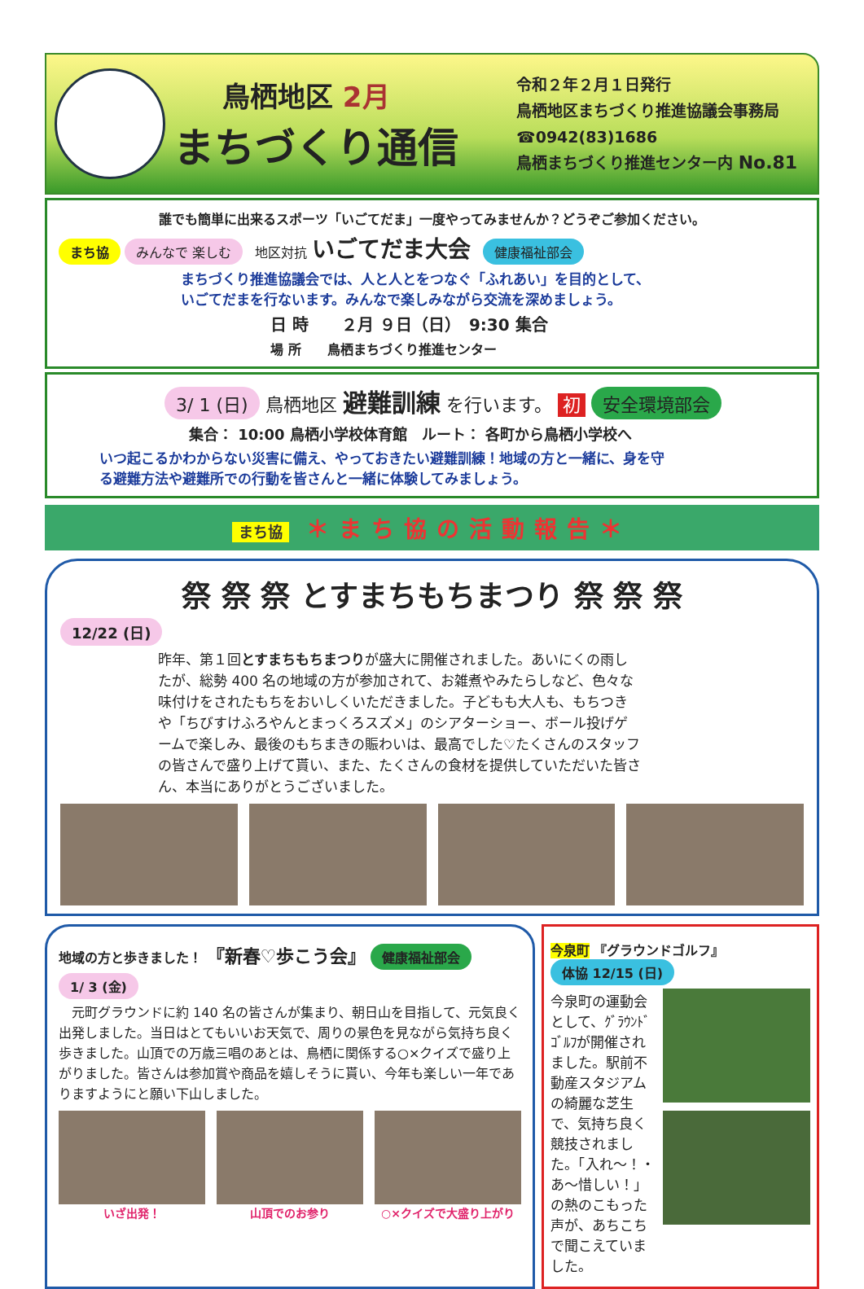鳥栖地区 2月
まちづくり通信
令和２年２月１日発行
鳥栖地区まちづくり推進協議会事務局
☎0942(83)1686
鳥栖まちづくり推進センター内 No.81
誰でも簡単に出来るスポーツ「いごてだま」一度やってみませんか？どうぞご参加ください。
まち協 みんなで 楽しむ 地区対抗 いごてだま大会 健康福祉部会
まちづくり推進協議会では、人と人とをつなぐ「ふれあい」を目的として、
いごてだまを行ないます。みんなで楽しみながら交流を深めましょう。
日 時　　２月 ９日（日）　9:30 集合
場 所　　鳥栖まちづくり推進センター
3/ 1 (日) 鳥栖地区 避難訓練 を行います。 初 安全環境部会
集合： 10:00 鳥栖小学校体育館　ルート： 各町から鳥栖小学校へ
いつ起こるかわからない災害に備え、やっておきたい避難訓練！地域の方と一緒に、身を守る避難方法や避難所での行動を皆さんと一緒に体験してみましょう。
まち協 ＊まち協の活動報告＊
祭 祭 祭 とすまちもちまつり 祭 祭 祭
12/22 (日)
昨年、第１回とすまちもちまつりが盛大に開催されました。あいにくの雨したが、総勢 400 名の地域の方が参加されて、お雑煮やみたらしなど、色々な味付けをされたもちをおいしくいただきました。子どもも大人も、もちつきや「ちびすけふろやんとまっくろスズメ」のシアターショー、ボール投げゲームで楽しみ、最後のもちまきの賑わいは、最高でした♡たくさんのスタッフの皆さんで盛り上げて貰い、また、たくさんの食材を提供していただいた皆さん、本当にありがとうございました。
地域の方と歩きました！ 『新春♡歩こう会』 健康福祉部会
1/ 3 (金)
　元町グラウンドに約 140 名の皆さんが集まり、朝日山を目指して、元気良く出発しました。当日はとてもいいお天気で、周りの景色を見ながら気持ち良く歩きました。山頂での万歳三唱のあとは、鳥栖に関係する○×クイズで盛り上がりました。皆さんは参加賞や商品を嬉しそうに貰い、今年も楽しい一年でありますようにと願い下山しました。
いざ出発！ 山頂でのお参り ○×クイズで大盛り上がり
今泉町 『グラウンドゴルフ』 体協 12/15 (日)
今泉町の運動会として、ｸﾞﾗｳﾝﾄﾞｺﾞﾙﾌが開催されました。駅前不動産スタジアムの綺麗な芝生で、気持ち良く競技されました。「入れ～！・あ～惜しい！」の熱のこもった声が、あちこちで聞こえていました。